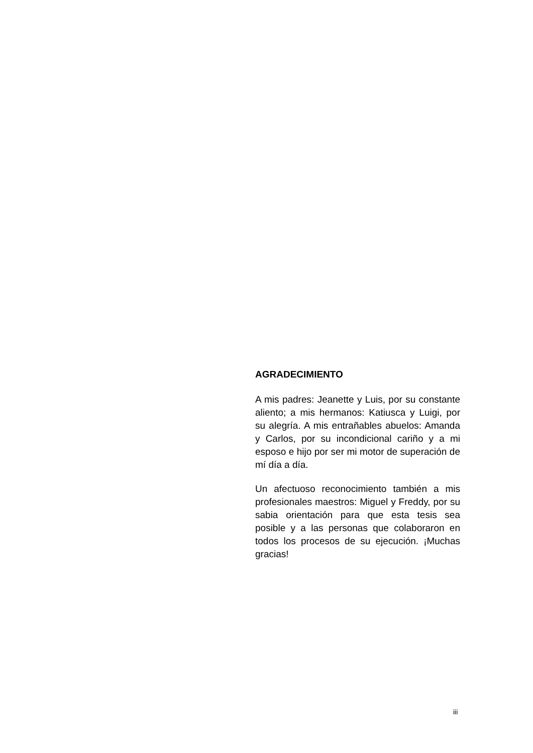AGRADECIMIENTO
A mis padres: Jeanette y Luis, por su constante aliento; a mis hermanos: Katiusca y Luigi, por su alegría. A mis entrañables abuelos: Amanda y Carlos, por su incondicional cariño y a mi esposo e hijo por ser mi motor de superación de mí día a día.
Un afectuoso reconocimiento también a mis profesionales maestros: Miguel y Freddy, por su sabia orientación para que esta tesis sea posible y a las personas que colaboraron en todos los procesos de su ejecución. ¡Muchas gracias!
iii